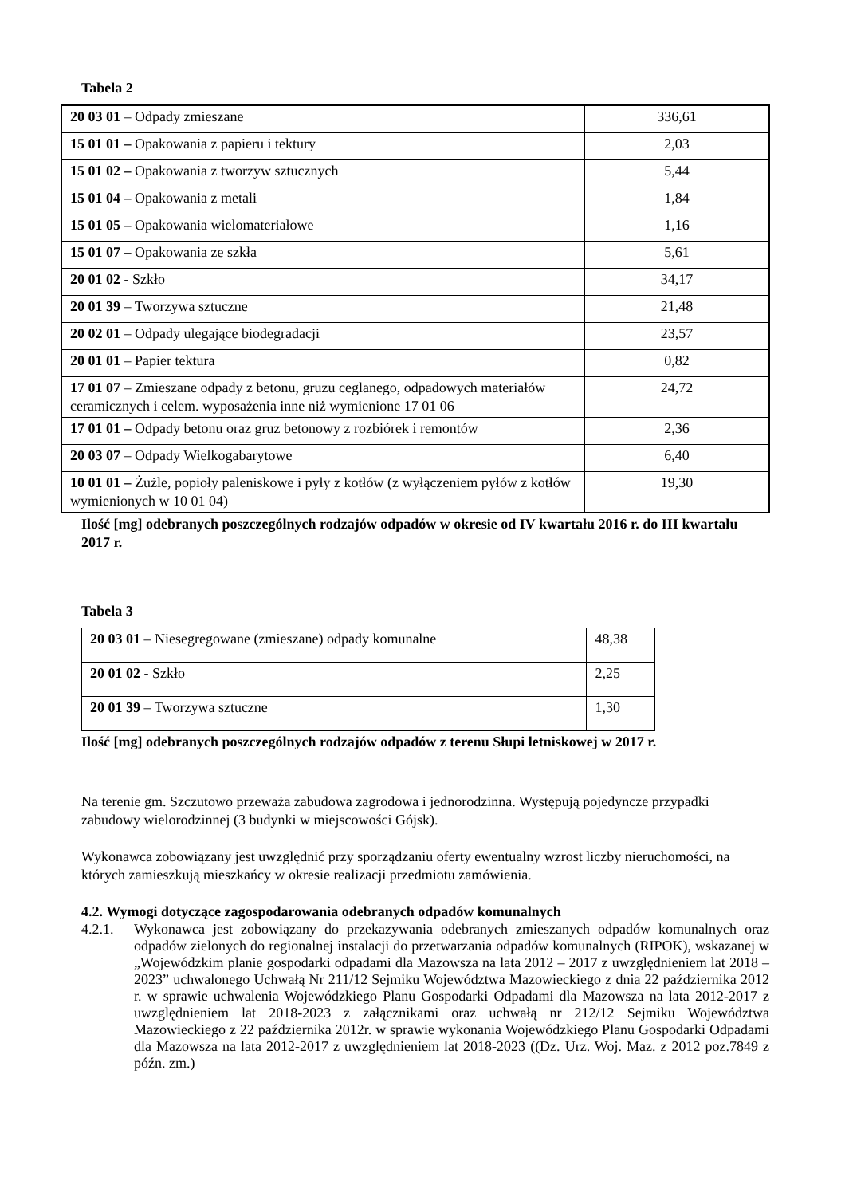Tabela 2
| 20 03 01 – Odpady zmieszane | 336,61 |
| 15 01 01 – Opakowania z papieru i tektury | 2,03 |
| 15 01 02 – Opakowania z tworzyw sztucznych | 5,44 |
| 15 01 04 – Opakowania z metali | 1,84 |
| 15 01 05 – Opakowania wielomateriałowe | 1,16 |
| 15 01 07 – Opakowania ze szkła | 5,61 |
| 20 01 02 - Szkło | 34,17 |
| 20 01 39 – Tworzywa sztuczne | 21,48 |
| 20 02 01 – Odpady ulegające biodegradacji | 23,57 |
| 20 01 01 – Papier tektura | 0,82 |
| 17 01 07 – Zmieszane odpady z betonu, gruzu ceglanego, odpadowych materiałów ceramicznych i celem. wyposażenia inne niż wymienione 17 01 06 | 24,72 |
| 17 01 01 – Odpady betonu oraz gruz betonowy z rozbiórek i remontów | 2,36 |
| 20 03 07 – Odpady Wielkogabarytowe | 6,40 |
| 10 01 01 – Żużle, popioły paleniskowe i pyły z kotłów (z wyłączeniem pyłów z kotłów wymienionych w 10 01 04) | 19,30 |
Ilość [mg] odebranych poszczególnych rodzajów odpadów w okresie od IV kwartału 2016 r. do III kwartału 2017 r.
Tabela 3
| 20 03 01 – Niesegregowane (zmieszane) odpady komunalne | 48,38 |
| 20 01 02 - Szkło | 2,25 |
| 20 01 39 – Tworzywa sztuczne | 1,30 |
Ilość [mg] odebranych poszczególnych rodzajów odpadów z terenu Słupi letniskowej w 2017 r.
Na terenie gm. Szczutowo przeważa zabudowa zagrodowa i jednorodzinna. Występują pojedyncze przypadki zabudowy wielorodzinnej (3 budynki w miejscowości Gójsk).
Wykonawca zobowiązany jest uwzględnić przy sporządzaniu oferty ewentualny wzrost liczby nieruchomości, na których zamieszkują mieszkańcy w okresie realizacji przedmiotu zamówienia.
4.2. Wymogi dotyczące zagospodarowania odebranych odpadów komunalnych
4.2.1. Wykonawca jest zobowiązany do przekazywania odebranych zmieszanych odpadów komunalnych oraz odpadów zielonych do regionalnej instalacji do przetwarzania odpadów komunalnych (RIPOK), wskazanej w „Wojewódzkim planie gospodarki odpadami dla Mazowsza na lata 2012 – 2017 z uwzględnieniem lat 2018 – 2023” uchwalonego Uchwałą Nr 211/12 Sejmiku Województwa Mazowieckiego z dnia 22 października 2012 r. w sprawie uchwalenia Wojewódzkiego Planu Gospodarki Odpadami dla Mazowsza na lata 2012-2017 z uwzględnieniem lat 2018-2023 z załącznikami oraz uchwałą nr 212/12 Sejmiku Województwa Mazowieckiego z 22 października 2012r. w sprawie wykonania Wojewódzkiego Planu Gospodarki Odpadami dla Mazowsza na lata 2012-2017 z uwzględnieniem lat 2018-2023 ((Dz. Urz. Woj. Maz. z 2012 poz.7849 z późn. zm.)